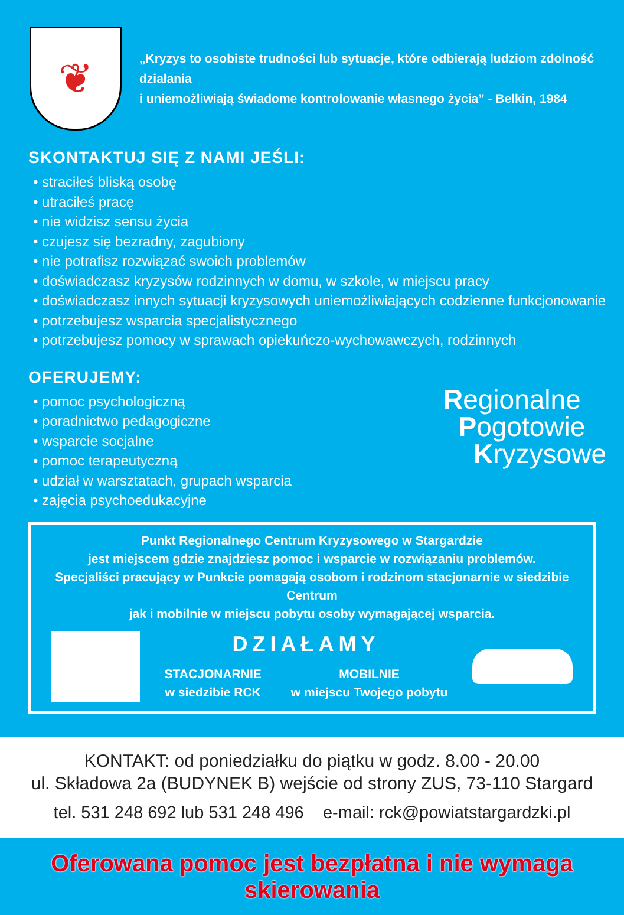❦
„Kryzys to osobiste trudności lub sytuacje, które odbierają ludziom zdolność działania
i uniemożliwiają świadome kontrolowanie własnego życia” - Belkin, 1984
SKONTAKTUJ SIĘ Z NAMI JEŚLI:
• straciłeś bliską osobę
• utraciłeś pracę
• nie widzisz sensu życia
• czujesz się bezradny, zagubiony
• nie potrafisz rozwiązać swoich problemów
• doświadczasz kryzysów rodzinnych w domu, w szkole, w miejscu pracy
• doświadczasz innych sytuacji kryzysowych uniemożliwiających codzienne funkcjonowanie
• potrzebujesz wsparcia specjalistycznego
• potrzebujesz pomocy w sprawach opiekuńczo-wychowawczych, rodzinnych
OFERUJEMY:
• pomoc psychologiczną
• poradnictwo pedagogiczne
• wsparcie socjalne
• pomoc terapeutyczną
• udział w warsztatach, grupach wsparcia
• zajęcia psychoedukacyjne
Regionalne
Pogotowie
Kryzysowe
Punkt Regionalnego Centrum Kryzysowego w Stargardzie
jest miejscem gdzie znajdziesz pomoc i wsparcie w rozwiązaniu problemów.
Specjaliści pracujący w Punkcie pomagają osobom i rodzinom stacjonarnie w siedzibie Centrum
jak i mobilnie w miejscu pobytu osoby wymagającej wsparcia.
DZIAŁAMY
STACJONARNIE
w siedzibie RCK
MOBILNIE
w miejscu Twojego pobytu
KONTAKT: od poniedziałku do piątku w godz. 8.00 - 20.00
ul. Składowa 2a (BUDYNEK B) wejście od strony ZUS, 73-110 Stargard
tel. 531 248 692 lub 531 248 496 e-mail: rck@powiatstargardzki.pl
Oferowana pomoc jest bezpłatna i nie wymaga skierowania